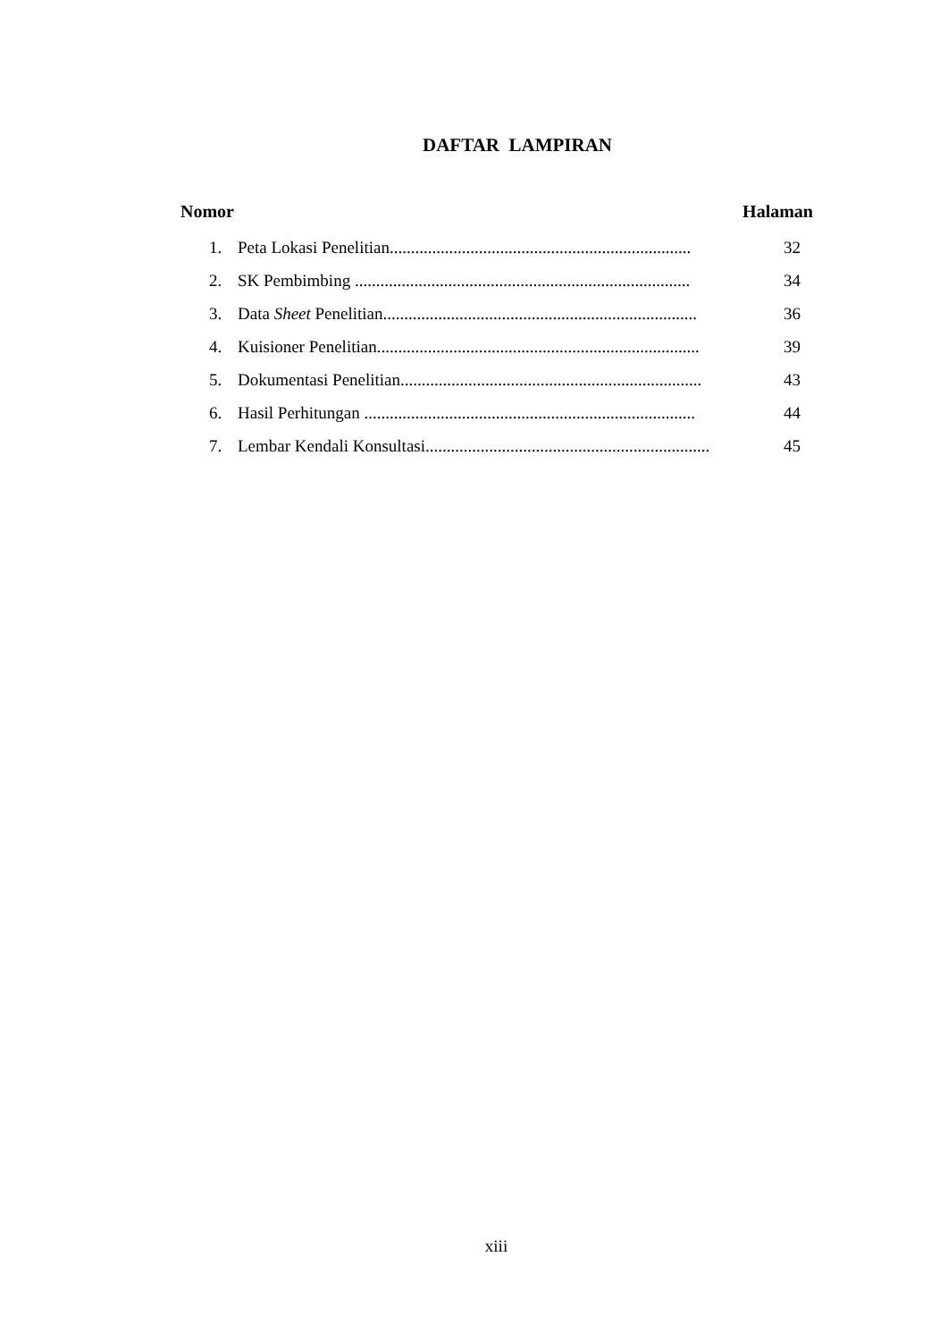DAFTAR LAMPIRAN
Nomor Halaman
1. Peta Lokasi Penelitian....................................................................... 32
2. SK Pembimbing ............................................................................... 34
3. Data Sheet Penelitian.......................................................................... 36
4. Kuisioner Penelitian............................................................................ 39
5. Dokumentasi Penelitian....................................................................... 43
6. Hasil Perhitungan .............................................................................. 44
7. Lembar Kendali Konsultasi................................................................... 45
xiii